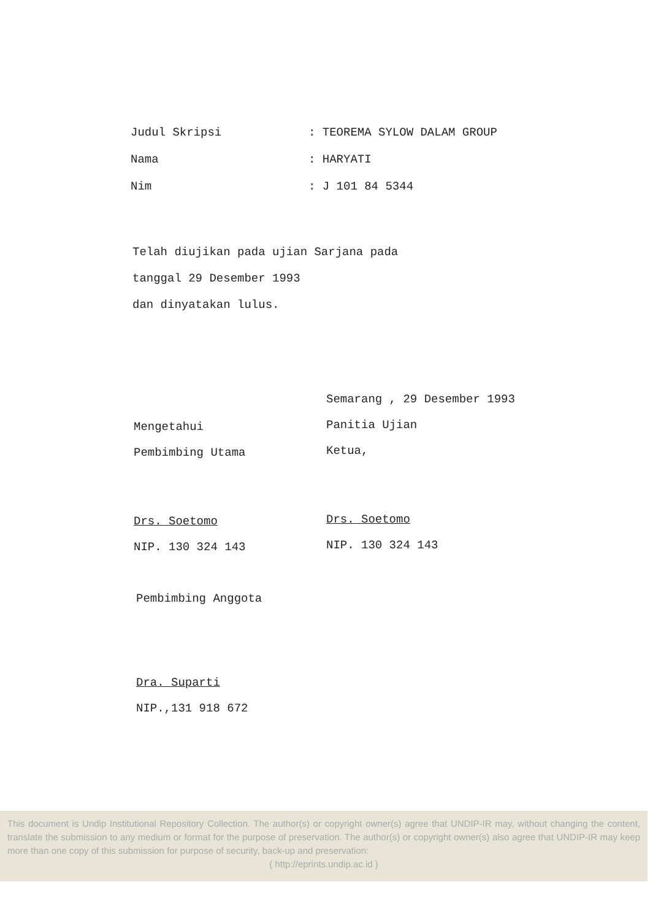Judul Skripsi: TEOREMA SYLOW DALAM GROUP
Nama: HARYATI
Nim: J 101 84 5344
Telah diujikan pada ujian Sarjana pada
tanggal 29 Desember 1993
dan dinyatakan lulus.
Mengetahui
Pembimbing Utama
Drs. Soetomo
NIP. 130 324 143
Semarang , 29 Desember 1993
Panitia Ujian
Ketua,
Drs. Soetomo
NIP. 130 324 143
Pembimbing Anggota
Dra. Suparti
NIP.,131 918 672
This document is Undip Institutional Repository Collection. The author(s) or copyright owner(s) agree that UNDIP-IR may, without changing the content, translate the submission to any medium or format for the purpose of preservation. The author(s) or copyright owner(s) also agree that UNDIP-IR may keep more than one copy of this submission for purpose of security, back-up and preservation:
( http://eprints.undip.ac.id )